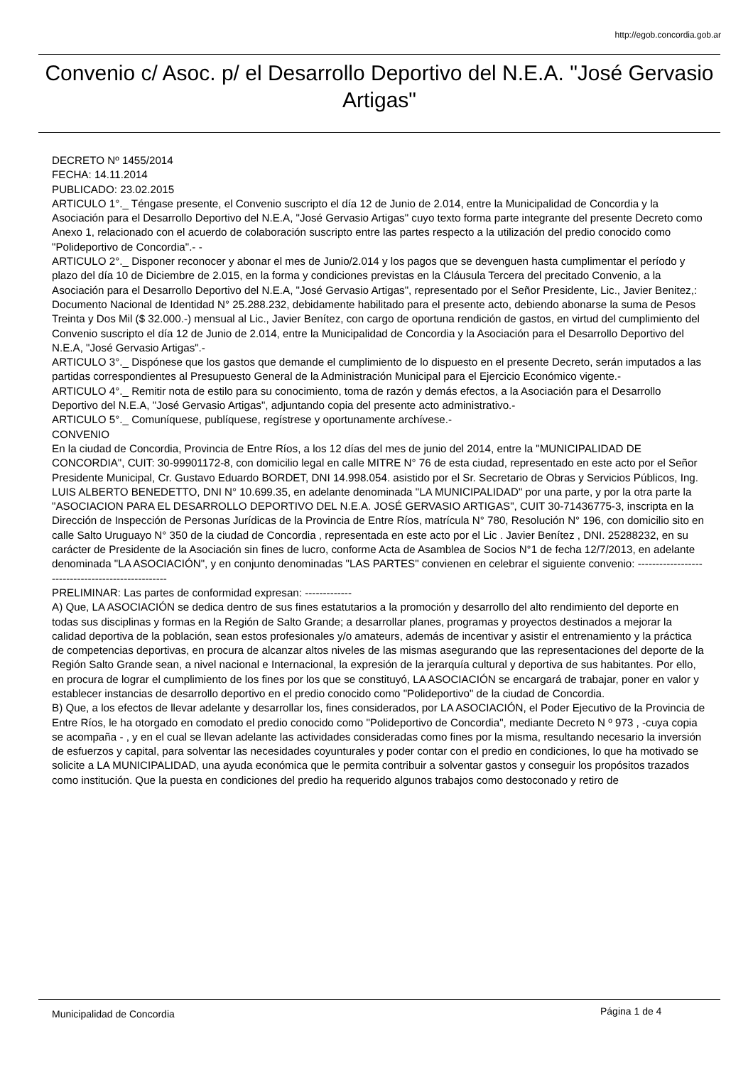http://egob.concordia.gob.ar
Convenio c/ Asoc. p/ el Desarrollo Deportivo del N.E.A. "José Gervasio Artigas"
DECRETO Nº 1455/2014
FECHA: 14.11.2014
PUBLICADO: 23.02.2015
ARTICULO 1°._ Téngase presente, el Convenio suscripto el día 12 de Junio de 2.014, entre la Municipalidad de Concordia y la Asociación para el Desarrollo Deportivo del N.E.A, "José Gervasio Artigas" cuyo texto forma parte integrante del presente Decreto como Anexo 1, relacionado con el acuerdo de colaboración suscripto entre las partes respecto a la utilización del predio conocido como "Polideportivo de Concordia".- -
ARTICULO 2°._ Disponer reconocer y abonar el mes de Junio/2.014 y los pagos que se devenguen hasta cumplimentar el período y plazo del día 10 de Diciembre de 2.015, en la forma y condiciones previstas en la Cláusula Tercera del precitado Convenio, a la Asociación para el Desarrollo Deportivo del N.E.A, "José Gervasio Artigas", representado por el Señor Presidente, Lic., Javier Benitez,: Documento Nacional de Identidad N° 25.288.232, debidamente habilitado para el presente acto, debiendo abonarse la suma de Pesos Treinta y Dos Mil ($ 32.000.-) mensual al Lic., Javier Benítez, con cargo de oportuna rendición de gastos, en virtud del cumplimiento del Convenio suscripto el día 12 de Junio de 2.014, entre la Municipalidad de Concordia y la Asociación para el Desarrollo Deportivo del N.E.A, "José Gervasio Artigas".-
ARTICULO 3°._ Dispónese que los gastos que demande el cumplimiento de lo dispuesto en el presente Decreto, serán imputados a las partidas correspondientes al Presupuesto General de la Administración Municipal para el Ejercicio Económico vigente.-
ARTICULO 4°._ Remitir nota de estilo para su conocimiento, toma de razón y demás efectos, a la Asociación para el Desarrollo Deportivo del N.E.A, "José Gervasio Artigas", adjuntando copia del presente acto administrativo.-
ARTICULO 5°._ Comuníquese, publíquese, regístrese y oportunamente archívese.-
CONVENIO
En la ciudad de Concordia, Provincia de Entre Ríos, a los 12 días del mes de junio del 2014, entre la "MUNICIPALIDAD DE CONCORDIA", CUIT: 30-99901172-8, con domicilio legal en calle MITRE N° 76 de esta ciudad, representado en este acto por el Señor Presidente Municipal, Cr. Gustavo Eduardo BORDET, DNI 14.998.054. asistido por el Sr. Secretario de Obras y Servicios Públicos, Ing. LUIS ALBERTO BENEDETTO, DNI N° 10.699.35, en adelante denominada "LA MUNICIPALIDAD" por una parte, y por la otra parte la "ASOCIACION PARA EL DESARROLLO DEPORTIVO DEL N.E.A. JOSÉ GERVASIO ARTIGAS", CUIT 30-71436775-3, inscripta en la Dirección de Inspección de Personas Jurídicas de la Provincia de Entre Ríos, matrícula N° 780, Resolución N° 196, con domicilio sito en calle Salto Uruguayo N° 350 de la ciudad de Concordia , representada en este acto por el Lic . Javier Benítez , DNI. 25288232, en su carácter de Presidente de la Asociación sin fines de lucro, conforme Acta de Asamblea de Socios N°1 de fecha 12/7/2013, en adelante denominada "LA ASOCIACIÓN", y en conjunto denominadas "LAS PARTES" convienen en celebrar el siguiente convenio: --------------------------------------------------
PRELIMINAR: Las partes de conformidad expresan: -------------
A) Que, LA ASOCIACIÓN se dedica dentro de sus fines estatutarios a la promoción y desarrollo del alto rendimiento del deporte en todas sus disciplinas y formas en la Región de Salto Grande; a desarrollar planes, programas y proyectos destinados a mejorar la calidad deportiva de la población, sean estos profesionales y/o amateurs, además de incentivar y asistir el entrenamiento y la práctica de competencias deportivas, en procura de alcanzar altos niveles de las mismas asegurando que las representaciones del deporte de la Región Salto Grande sean, a nivel nacional e Internacional, la expresión de la jerarquía cultural y deportiva de sus habitantes. Por ello, en procura de lograr el cumplimiento de los fines por los que se constituyó, LA ASOCIACIÓN se encargará de trabajar, poner en valor y establecer instancias de desarrollo deportivo en el predio conocido como "Polideportivo" de la ciudad de Concordia.
B) Que, a los efectos de llevar adelante y desarrollar los, fines considerados, por LA ASOCIACIÓN, el Poder Ejecutivo de la Provincia de Entre Ríos, le ha otorgado en comodato el predio conocido como "Polideportivo de Concordia", mediante Decreto N º 973 , -cuya copia se acompaña - , y en el cual se llevan adelante las actividades consideradas como fines por la misma, resultando necesario la inversión de esfuerzos y capital, para solventar las necesidades coyunturales y poder contar con el predio en condiciones, lo que ha motivado se solicite a LA MUNICIPALIDAD, una ayuda económica que le permita contribuir a solventar gastos y conseguir los propósitos trazados como institución. Que la puesta en condiciones del predio ha requerido algunos trabajos como destoconado y retiro de
Municipalidad de Concordia Página 1 de 4